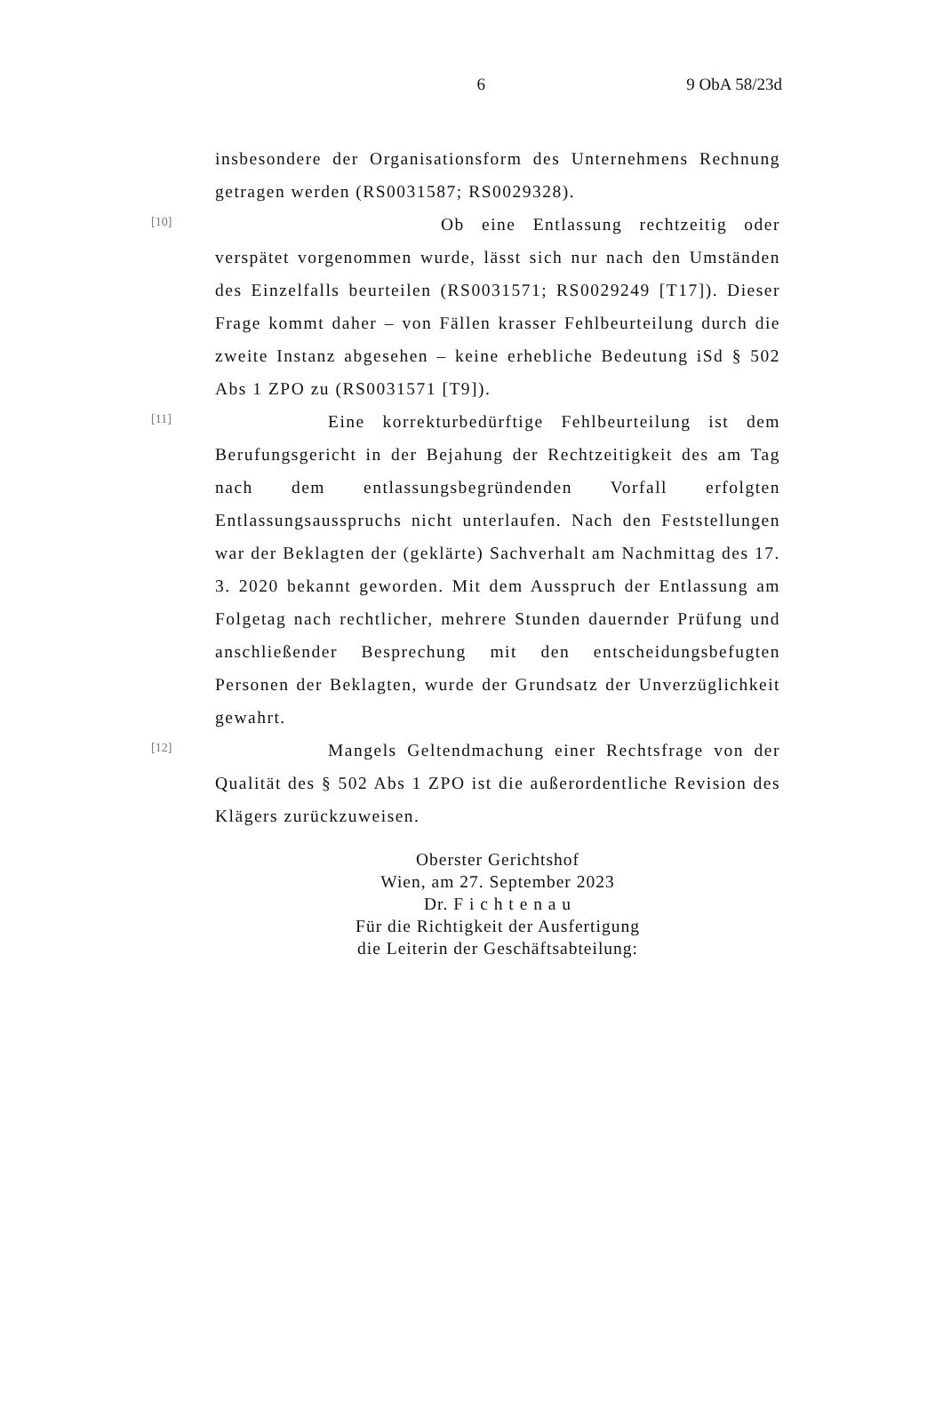6 9 ObA 58/23d
insbesondere der Organisationsform des Unternehmens Rechnung getragen werden (RS0031587; RS0029328).
[10]
Ob eine Entlassung rechtzeitig oder verspätet vorgenommen wurde, lässt sich nur nach den Umständen des Einzelfalls beurteilen (RS0031571; RS0029249 [T17]). Dieser Frage kommt daher – von Fällen krasser Fehlbeurteilung durch die zweite Instanz abgesehen – keine erhebliche Bedeutung iSd § 502 Abs 1 ZPO zu (RS0031571 [T9]).
[11]
Eine korrekturbedürftige Fehlbeurteilung ist dem Berufungsgericht in der Bejahung der Rechtzeitigkeit des am Tag nach dem entlassungsbegründenden Vorfall erfolgten Entlassungsausspruchs nicht unterlaufen. Nach den Feststellungen war der Beklagten der (geklärte) Sachverhalt am Nachmittag des 17. 3. 2020 bekannt geworden. Mit dem Ausspruch der Entlassung am Folgetag nach rechtlicher, mehrere Stunden dauernder Prüfung und anschließender Besprechung mit den entscheidungsbefugten Personen der Beklagten, wurde der Grundsatz der Unverzüglichkeit gewahrt.
[12]
Mangels Geltendmachung einer Rechtsfrage von der Qualität des § 502 Abs 1 ZPO ist die außerordentliche Revision des Klägers zurückzuweisen.
Oberster Gerichtshof
Wien, am 27. September 2023
Dr. F i c h t e n a u
Für die Richtigkeit der Ausfertigung
die Leiterin der Geschäftsabteilung: